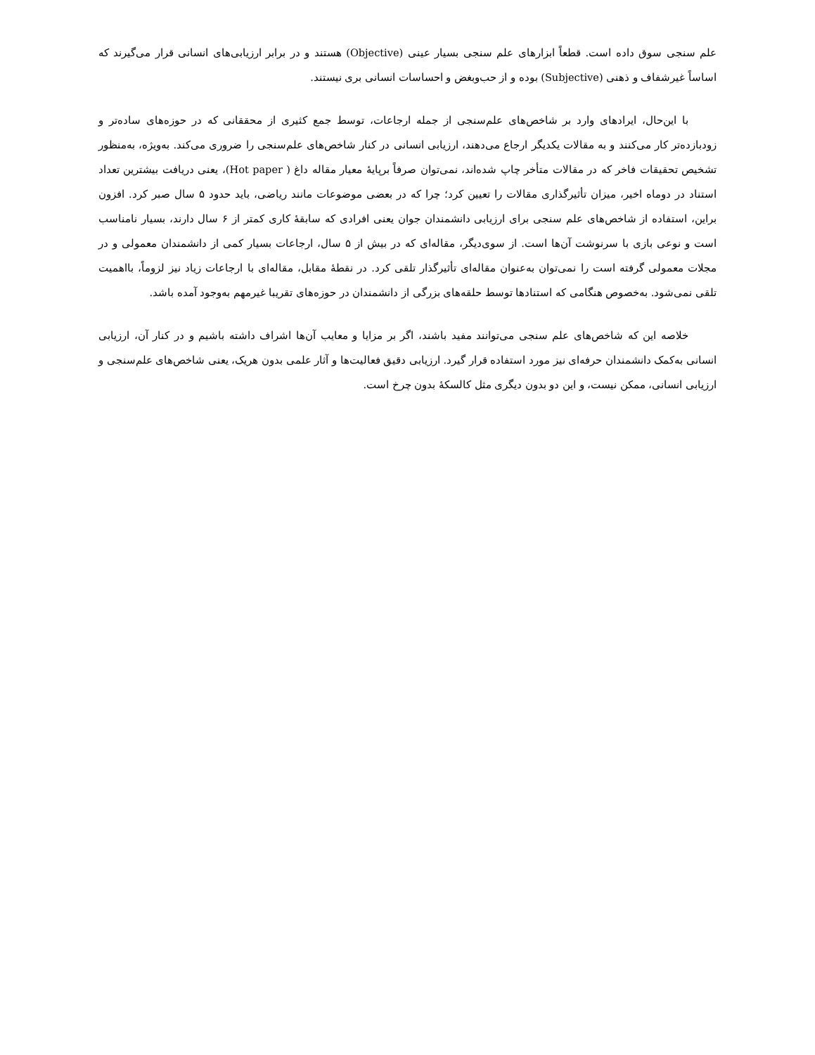علم سنجی سوق داده است. قطعاً ابزارهای علم سنجی بسیار عینی (Objective) هستند و در برابر ارزیابی‌های انسانی قرار می‌گیرند که اساساً غیرشفاف و ذهنی (Subjective) بوده و از حب‌وبغض و احساسات انسانی بری نیستند.
با این‌حال، ایرادهای وارد بر شاخص‌های علم‌سنجی از جمله ارجاعات، توسط جمع کثیری از محققانی که در حوزه‌های ساده‌تر و زودبازده‌تر کار می‌کنند و به مقالات یکدیگر ارجاع می‌دهند، ارزیابی انسانی در کنار شاخص‌های علم‌سنجی را ضروری می‌کند. به‌ویژه، به‌منظور تشخیص تحقیقات فاخر که در مقالات متأخر چاپ شده‌اند، نمی‌توان صرفاً برپایهٔ معیار مقاله داغ ( Hot paper)، یعنی دریافت بیشترین تعداد استناد در دوماه اخیر، میزان تأثیرگذاری مقالات را تعیین کرد؛ چرا که در بعضی موضوعات مانند ریاضی، باید حدود ۵ سال صبر کرد. افزون براین، استفاده از شاخص‌های علم سنجی برای ارزیابی دانشمندان جوان یعنی افرادی که سابقهٔ کاری کمتر از ۶ سال دارند، بسیار نامناسب است و نوعی بازی با سرنوشت آن‌ها است. از سوی‌دیگر، مقاله‌ای که در بیش از ۵ سال، ارجاعات بسیار کمی از دانشمندان معمولی و در مجلات معمولی گرفته است را نمی‌توان به‌عنوان مقاله‌ای تأثیرگذار تلقی کرد. در نقطهٔ مقابل، مقاله‌ای با ارجاعات زیاد نیز لزوماً، بااهمیت تلقی نمی‌شود. به‌خصوص هنگامی که استنادها توسط حلقه‌های بزرگی از دانشمندان در حوزه‌های تقریبا غیرمهم به‌وجود آمده باشد.
خلاصه این که شاخص‌های علم سنجی می‌توانند مفید باشند، اگر بر مزایا و معایب آن‌ها اشراف داشته باشیم و در کنار آن، ارزیابی انسانی به‌کمک دانشمندان حرفه‌ای نیز مورد استفاده قرار گیرد. ارزیابی دقیق فعالیت‌ها و آثار علمی بدون هریک، یعنی شاخص‌های علم‌سنجی و ارزیابی انسانی، ممکن نیست، و این دو بدون دیگری مثل کالسکهٔ بدون چرخ است.